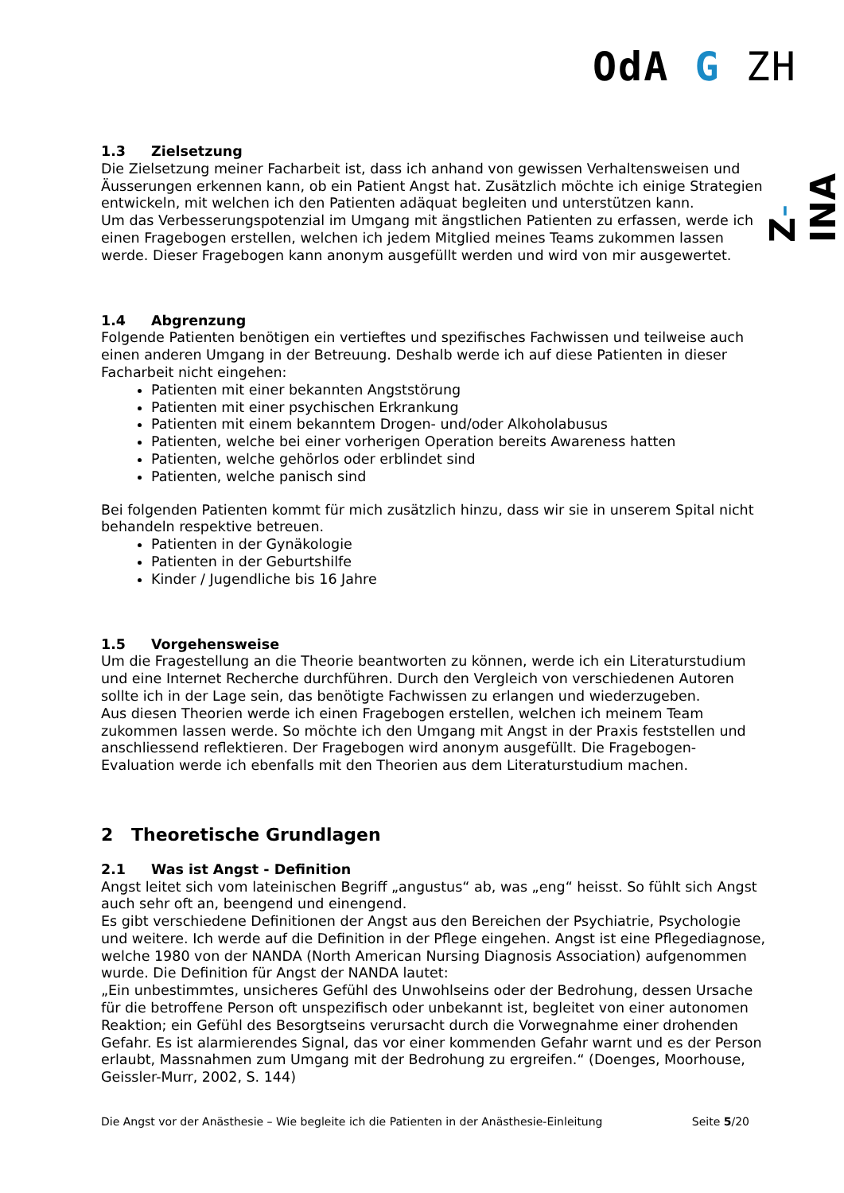OdA G ZH
Z-INA
1.3 Zielsetzung
Die Zielsetzung meiner Facharbeit ist, dass ich anhand von gewissen Verhaltensweisen und Äusserungen erkennen kann, ob ein Patient Angst hat. Zusätzlich möchte ich einige Strategien entwickeln, mit welchen ich den Patienten adäquat begleiten und unterstützen kann.
Um das Verbesserungspotenzial im Umgang mit ängstlichen Patienten zu erfassen, werde ich einen Fragebogen erstellen, welchen ich jedem Mitglied meines Teams zukommen lassen werde. Dieser Fragebogen kann anonym ausgefüllt werden und wird von mir ausgewertet.
1.4 Abgrenzung
Folgende Patienten benötigen ein vertieftes und spezifisches Fachwissen und teilweise auch einen anderen Umgang in der Betreuung. Deshalb werde ich auf diese Patienten in dieser Facharbeit nicht eingehen:
Patienten mit einer bekannten Angststörung
Patienten mit einer psychischen Erkrankung
Patienten mit einem bekanntem Drogen- und/oder Alkoholabusus
Patienten, welche bei einer vorherigen Operation bereits Awareness hatten
Patienten, welche gehörlos oder erblindet sind
Patienten, welche panisch sind
Bei folgenden Patienten kommt für mich zusätzlich hinzu, dass wir sie in unserem Spital nicht behandeln respektive betreuen.
Patienten in der Gynäkologie
Patienten in der Geburtshilfe
Kinder / Jugendliche bis 16 Jahre
1.5 Vorgehensweise
Um die Fragestellung an die Theorie beantworten zu können, werde ich ein Literaturstudium und eine Internet Recherche durchführen. Durch den Vergleich von verschiedenen Autoren sollte ich in der Lage sein, das benötigte Fachwissen zu erlangen und wiederzugeben.
Aus diesen Theorien werde ich einen Fragebogen erstellen, welchen ich meinem Team zukommen lassen werde. So möchte ich den Umgang mit Angst in der Praxis feststellen und anschliessend reflektieren. Der Fragebogen wird anonym ausgefüllt. Die Fragebogen-Evaluation werde ich ebenfalls mit den Theorien aus dem Literaturstudium machen.
2 Theoretische Grundlagen
2.1 Was ist Angst - Definition
Angst leitet sich vom lateinischen Begriff „angustus“ ab, was „eng“ heisst. So fühlt sich Angst auch sehr oft an, beengend und einengend.
Es gibt verschiedene Definitionen der Angst aus den Bereichen der Psychiatrie, Psychologie und weitere. Ich werde auf die Definition in der Pflege eingehen. Angst ist eine Pflegediagnose, welche 1980 von der NANDA (North American Nursing Diagnosis Association) aufgenommen wurde. Die Definition für Angst der NANDA lautet:
„Ein unbestimmtes, unsicheres Gefühl des Unwohlseins oder der Bedrohung, dessen Ursache für die betroffene Person oft unspezifisch oder unbekannt ist, begleitet von einer autonomen Reaktion; ein Gefühl des Besorgtseins verursacht durch die Vorwegnahme einer drohenden Gefahr. Es ist alarmierendes Signal, das vor einer kommenden Gefahr warnt und es der Person erlaubt, Massnahmen zum Umgang mit der Bedrohung zu ergreifen.“ (Doenges, Moorhouse, Geissler-Murr, 2002, S. 144)
Die Angst vor der Anästhesie – Wie begleite ich die Patienten in der Anästhesie-Einleitung Seite 5/20